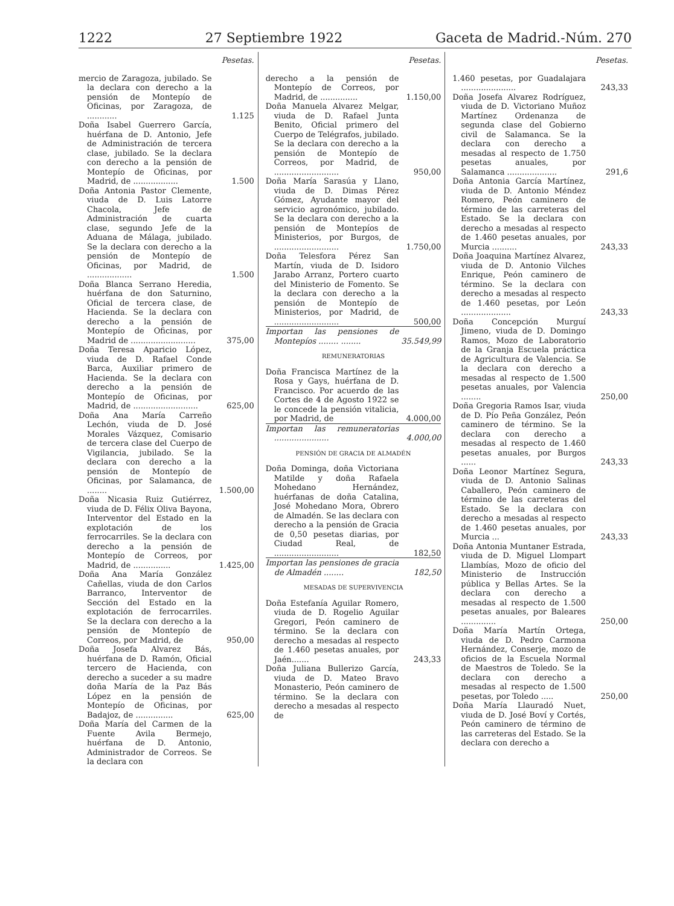1222 27 Septiembre 1922 Gaceta de Madrid.-Núm. 270
| | Pesetas. |
| --- | --- |
| mercio de Zaragoza, jubilado. Se la declara con derecho a la pensión de Montepío de Oficinas, por Zaragoza, de ............ | 1.125 |
| Doña Isabel Guerrero García, huérfana de D. Antonio, Jefe de Administración de tercera clase, jubilado. Se la declara con derecho a la pensión de Montepío de Oficinas, por Madrid, de .................. | 1.500 |
| Doña Antonia Pastor Clemente, viuda de D. Luis Latorre Chacola, Jefe de Administración de cuarta clase, segundo Jefe de la Aduana de Málaga, jubilado. Se la declara con derecho a la pensión de Montepío de Oficinas, por Madrid, de .................. | 1.500 |
| Doña Blanca Serrano Heredia, huérfana de don Saturnino, Oficial de tercera clase, de Hacienda. Se la declara con derecho a la pensión de Montepío de Oficinas, por Madrid de .......................... | 375,00 |
| Doña Teresa Aparicio López, viuda de D. Rafael Conde Barca, Auxiliar primero de Hacienda. Se la declara con derecho a la pensión de Montepío de Oficinas, por Madrid, de .......................... | 625,00 |
| Doña Ana María Carreño Lechón, viuda de D. José Morales Vázquez, Comisario de tercera clase del Cuerpo de Vigilancia, jubilado. Se la declara con derecho a la pensión de Montepío de Oficinas, por Salamanca, de ........ | 1.500,00 |
| Doña Nicasia Ruiz Gutiérrez, viuda de D. Félix Oliva Bayona, Interventor del Estado en la explotación de los ferrocarriles. Se la declara con derecho a la pensión de Montepío de Correos, por Madrid, de ............... | 1.425,00 |
| Doña Ana María González Cañellas, viuda de don Carlos Barranco, Interventor de Sección del Estado en la explotación de ferrocarriles. Se la declara con derecho a la pensión de Montepío de Correos, por Madrid, de | 950,00 |
| Doña Josefa Alvarez Bás, huérfana de D. Ramón, Oficial tercero de Hacienda, con derecho a suceder a su madre doña María de la Paz Bás López en la pensión de Montepío de Oficinas, por Badajoz, de ............... | 625,00 |
| Doña María del Carmen de la Fuente Avila Bermejo, huérfana de D. Antonio, Administrador de Correos. Se la declara con | |
| | Pesetas. |
| --- | --- |
| derecho a la pensión de Montepío de Correos, por Madrid, de ............... | 1.150,00 |
| Doña Manuela Alvarez Melgar, viuda de D. Rafael Junta Benito, Oficial primero del Cuerpo de Telégrafos, jubilado. Se la declara con derecho a la pensión de Montepío de Correos, por Madrid, de .......................... | 950,00 |
| Doña María Sarasúa y Llano, viuda de D. Dimas Pérez Gómez, Ayudante mayor del servicio agronómico, jubilado. Se la declara con derecho a la pensión de Montepíos de Ministerios, por Burgos, de .......................... | 1.750,00 |
| Doña Telesfora Pérez San Martín, viuda de D. Isidoro Jarabo Arranz, Portero cuarto del Ministerio de Fomento. Se la declara con derecho a la pensión de Montepío de Ministerios, por Madrid, de .......................... | 500,00 |
| Importan las pensiones de Montepíos ........ ........ | 35.549,99 |
| REMUNERATORIAS | |
| Doña Francisca Martínez de la Rosa y Gays, huérfana de D. Francisco. Por acuerdo de las Cortes de 4 de Agosto 1922 se le concede la pensión vitalicia, por Madrid, de | 4.000,00 |
| Importan las remuneratorias ...................... | 4.000,00 |
| PENSIÓN DE GRACIA DE ALMADÉN | |
| Doña Dominga, doña Victoriana Matilde y doña Rafaela Mohedano Hernández, huérfanas de doña Catalina, José Mohedano Mora, Obrero de Almadén. Se las declara con derecho a la pensión de Gracia de 0,50 pesetas diarias, por Ciudad Real, de .......................... | 182,50 |
| Importan las pensiones de gracia de Almadén ........ | 182,50 |
| MESADAS DE SUPERVIVENCIA | |
| Doña Estefanía Aguilar Romero, viuda de D. Rogelio Aguilar Gregori, Peón caminero de término. Se la declara con derecho a mesadas al respecto de 1.460 pesetas anuales, por Jaén....... | 243,33 |
| Doña Juliana Bullerizo García, viuda de D. Mateo Bravo Monasterio, Peón caminero de término. Se la declara con derecho a mesadas al respecto de | |
| | Pesetas. |
| --- | --- |
| 1.460 pesetas, por Guadalajara ...................... | 243,33 |
| Doña Josefa Alvarez Rodríguez, viuda de D. Victoriano Muñoz Martínez Ordenanza de segunda clase del Gobierno civil de Salamanca. Se la declara con derecho a mesadas al respecto de 1.750 pesetas anuales, por Salamanca .................... | 291,6 |
| Doña Antonia García Martínez, viuda de D. Antonio Méndez Romero, Peón caminero de término de las carreteras del Estado. Se la declara con derecho a mesadas al respecto de 1.460 pesetas anuales, por Murcia .......... | 243,33 |
| Doña Joaquina Martínez Alvarez, viuda de D. Antonio Vilches Enrique, Peón caminero de término. Se la declara con derecho a mesadas al respecto de 1.460 pesetas, por León .................... | 243,33 |
| Doña Concepción Murguí Jimeno, viuda de D. Domingo Ramos, Mozo de Laboratorio de la Granja Escuela práctica de Agricultura de Valencia. Se la declara con derecho a mesadas al respecto de 1.500 pesetas anuales, por Valencia ........ | 250,00 |
| Doña Gregoria Ramos Isar, viuda de D. Pío Peña González, Peón caminero de término. Se la declara con derecho a mesadas al respecto de 1.460 pesetas anuales, por Burgos ...... | 243,33 |
| Doña Leonor Martínez Segura, viuda de D. Antonio Salinas Caballero, Peón caminero de término de las carreteras del Estado. Se la declara con derecho a mesadas al respecto de 1.460 pesetas anuales, por Murcia ... | 243,33 |
| Doña Antonia Muntaner Estrada, viuda de D. Miguel Llompart Llambías, Mozo de oficio del Ministerio de Instrucción pública y Bellas Artes. Se la declara con derecho a mesadas al respecto de 1.500 pesetas anuales, por Baleares .............. | 250,00 |
| Doña María Martín Ortega, viuda de D. Pedro Carmona Hernández, Conserje, mozo de oficios de la Escuela Normal de Maestros de Toledo. Se la declara con derecho a mesadas al respecto de 1.500 pesetas, por Toledo ..... | 250,00 |
| Doña María Llauradó Nuet, viuda de D. José Boví y Cortés, Peón caminero de término de las carreteras del Estado. Se la declara con derecho a | |